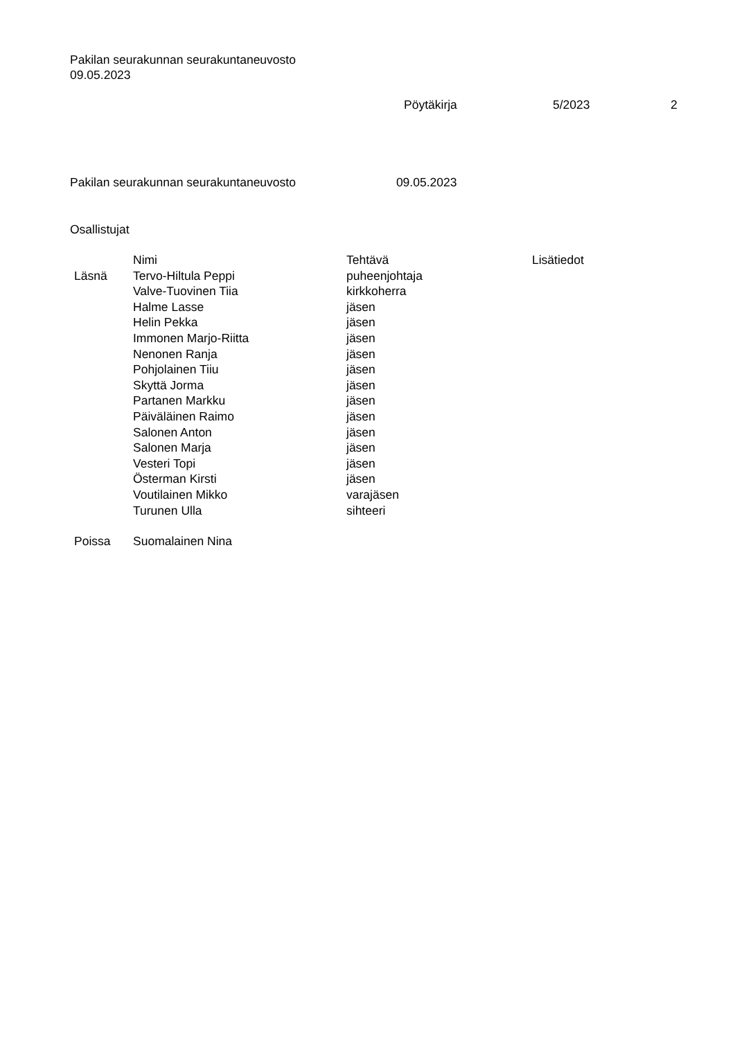Pakilan seurakunnan seurakuntaneuvosto
09.05.2023
Pöytäkirja 5/2023 2
Pakilan seurakunnan seurakuntaneuvosto 09.05.2023
Osallistujat
| | Nimi | Tehtävä | Lisätiedot |
| --- | --- | --- | --- |
| Läsnä | Tervo-Hiltula Peppi | puheenjohtaja | |
| | Valve-Tuovinen Tiia | kirkkoherra | |
| | Halme Lasse | jäsen | |
| | Helin Pekka | jäsen | |
| | Immonen Marjo-Riitta | jäsen | |
| | Nenonen Ranja | jäsen | |
| | Pohjolainen Tiiu | jäsen | |
| | Skyttä Jorma | jäsen | |
| | Partanen Markku | jäsen | |
| | Päiväläinen Raimo | jäsen | |
| | Salonen Anton | jäsen | |
| | Salonen Marja | jäsen | |
| | Vesteri Topi | jäsen | |
| | Österman Kirsti | jäsen | |
| | Voutilainen Mikko | varajäsen | |
| | Turunen Ulla | sihteeri | |
| Poissa | Suomalainen Nina | | |